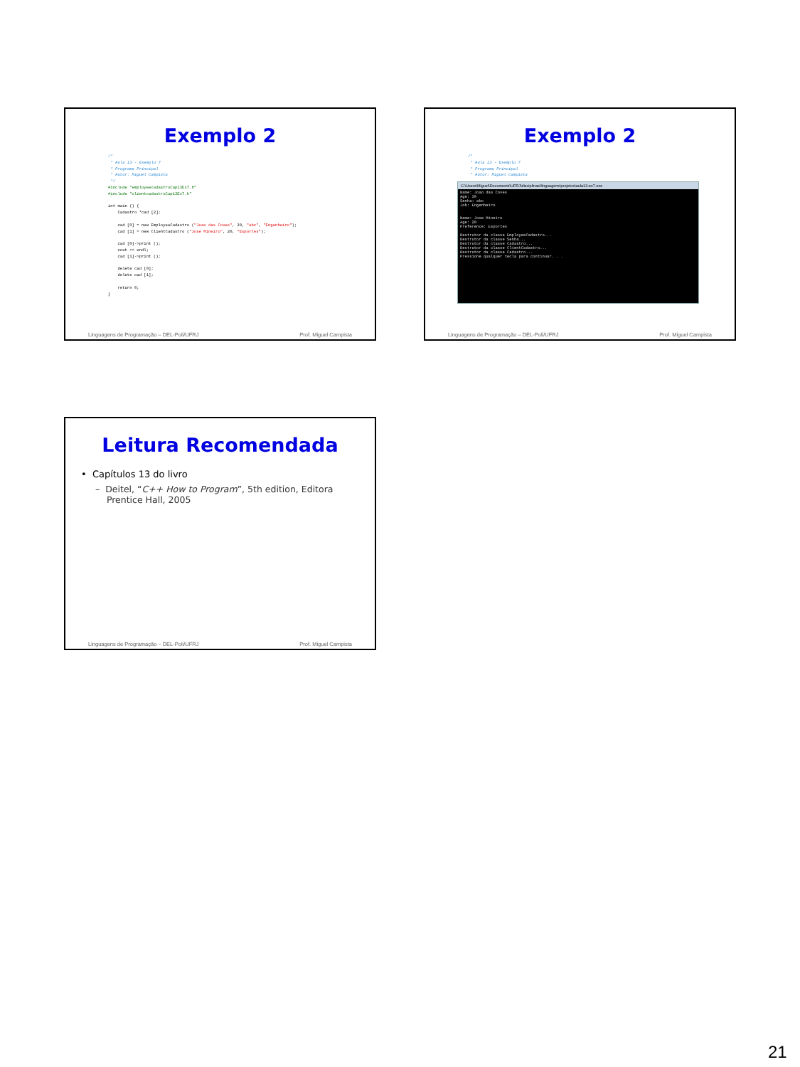Exemplo 2
/*
 * Aula 13 - Exemplo 7
 * Programa Principal
 * Autor: Miguel Campista
 */
#include "employeecadastroCap13Ex7.h"
#include "clientcadastroCap13Ex7.h"

int main () {
    Cadastro *cad [2];

    cad [0] = new EmployeeCadastro ("Joao das Coves", 30, "abc", "Engenheiro");
    cad [1] = new ClientCadastro ("Jose Mineiro", 20, "Esportes");

    cad [0]->print ();
    cout << endl;
    cad [1]->print ();

    delete cad [0];
    delete cad [1];

    return 0;
}
Linguagens de Programação – DEL-Poli/UFRJ Prof. Miguel Campista
Exemplo 2
/*
 * Aula 13 - Exemplo 7
 * Programa Principal
 * Autor: Miguel Campista
C:\Users\Miguel\Documents\UFRJ\disciplinas\linguagens\projetos\aula13-ex7.exe
Name: Joao das Coves
Age: 30
Senha: abc
Job: Engenheiro


Name: Jose Mineiro
Age: 20
Preference: Esportes

Destrutor da classe EmployeeCadastro...
Destrutor da classe Senha...
Destrutor da classe Cadastro...
Destrutor da classe ClientCadastro...
Destrutor da classe Cadastro...
Pressione qualquer tecla para continuar. . .
Linguagens de Programação – DEL-Poli/UFRJ Prof. Miguel Campista
Leitura Recomendada
• Capítulos 13 do livro
– Deitel, “C++ How to Program”, 5th edition, Editora
Prentice Hall, 2005
Linguagens de Programação – DEL-Poli/UFRJ Prof. Miguel Campista
21